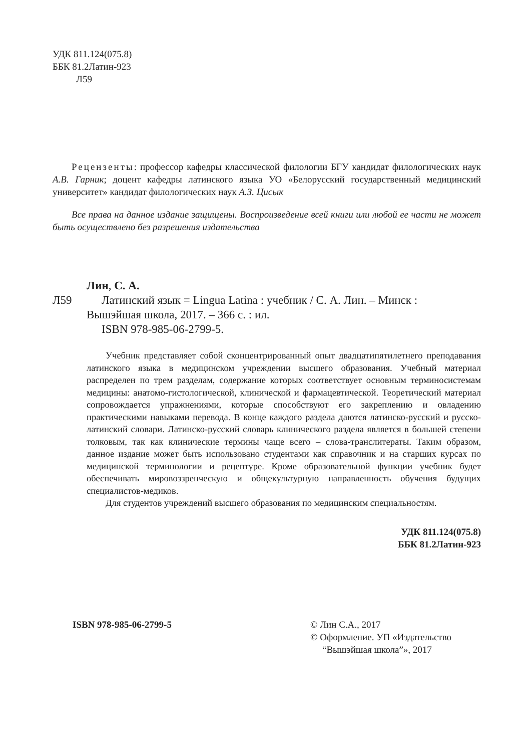УДК 811.124(075.8)
ББК 81.2Латин-923
Л59
Рецензенты: профессор кафедры классической филологии БГУ кандидат филологических наук А.В. Гарник; доцент кафедры латинского языка УО «Белорусский государственный медицинский университет» кандидат филологических наук А.З. Цисык
Все права на данное издание защищены. Воспроизведение всей книги или любой ее части не может быть осуществлено без разрешения издательства
Лин, С. А.
Л59 Латинский язык = Lingua Latina : учебник / С. А. Лин. – Минск :
Вышэйшая школа, 2017. – 366 с. : ил.
ISBN 978-985-06-2799-5.
Учебник представляет собой сконцентрированный опыт двадцатипятилетнего преподавания латинского языка в медицинском учреждении высшего образования. Учебный материал распределен по трем разделам, содержание которых соответствует основным терминосистемам медицины: анатомо-гистологической, клинической и фармацевтической. Теоретический материал сопровождается упражнениями, которые способствуют его закреплению и овладению практическими навыками перевода. В конце каждого раздела даются латинско-русский и русско-латинский словари. Латинско-русский словарь клинического раздела является в большей степени толковым, так как клинические термины чаще всего – слова-транслитераты. Таким образом, данное издание может быть использовано студентами как справочник и на старших курсах по медицинской терминологии и рецептуре. Кроме образовательной функции учебник будет обеспечивать мировоззренческую и общекультурную направленность обучения будущих специалистов-медиков.
Для студентов учреждений высшего образования по медицинским специальностям.
УДК 811.124(075.8)
ББК 81.2Латин-923
ISBN 978-985-06-2799-5 © Лин С.А., 2017
© Оформление. УП «Издательство
“Вышэйшая школа”», 2017